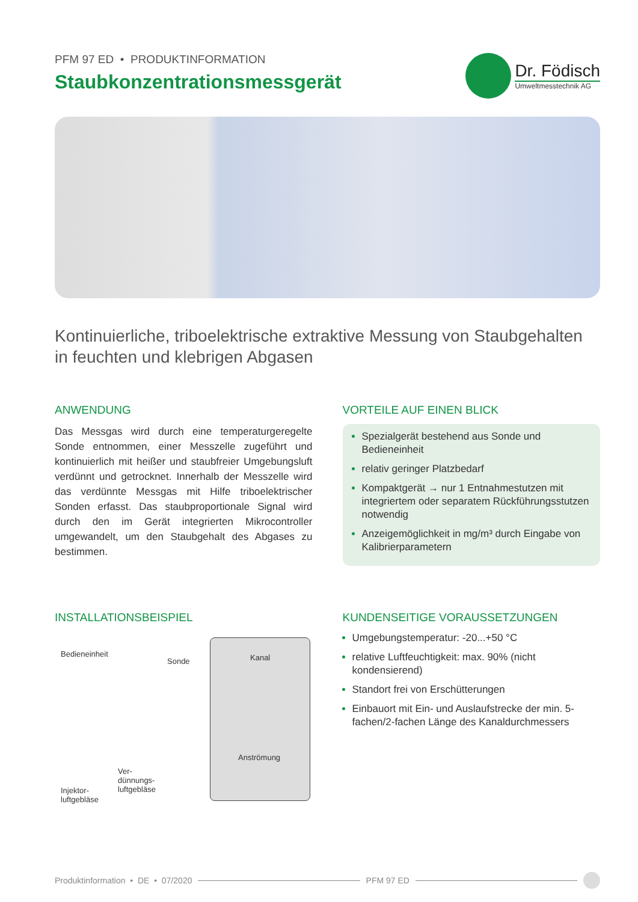PFM 97 ED • PRODUKTINFORMATION
Staubkonzentrationsmessgerät
Dr. Födisch
Umweltmesstechnik AG
Kontinuierliche, triboelektrische extraktive Messung von Staubgehalten in feuchten und klebrigen Abgasen
ANWENDUNG
Das Messgas wird durch eine temperaturgeregelte Sonde entnommen, einer Messzelle zugeführt und kontinuierlich mit heißer und staubfreier Umgebungsluft verdünnt und getrocknet. Innerhalb der Messzelle wird das verdünnte Messgas mit Hilfe triboelektrischer Sonden erfasst. Das staubproportionale Signal wird durch den im Gerät integrierten Mikrocontroller umgewandelt, um den Staubgehalt des Abgases zu bestimmen.
VORTEILE AUF EINEN BLICK
Spezialgerät bestehend aus Sonde und Bedieneinheit
relativ geringer Platzbedarf
Kompaktgerät → nur 1 Entnahmestutzen mit integriertem oder separatem Rückführungsstutzen notwendig
Anzeigemöglichkeit in mg/m³ durch Eingabe von Kalibrierparametern
INSTALLATIONSBEISPIEL
Bedieneinheit
Sonde Kanal
Anströmung
Ver-
dünnungs-
luftgebläse Injektor-
luftgebläse
KUNDENSEITIGE VORAUSSETZUNGEN
Umgebungstemperatur: -20...+50 °C
relative Luftfeuchtigkeit: max. 90% (nicht kondensierend)
Standort frei von Erschütterungen
Einbauort mit Ein- und Auslaufstrecke der min. 5-fachen/2-fachen Länge des Kanaldurchmessers
Produktinformation • DE • 07/2020
PFM 97 ED